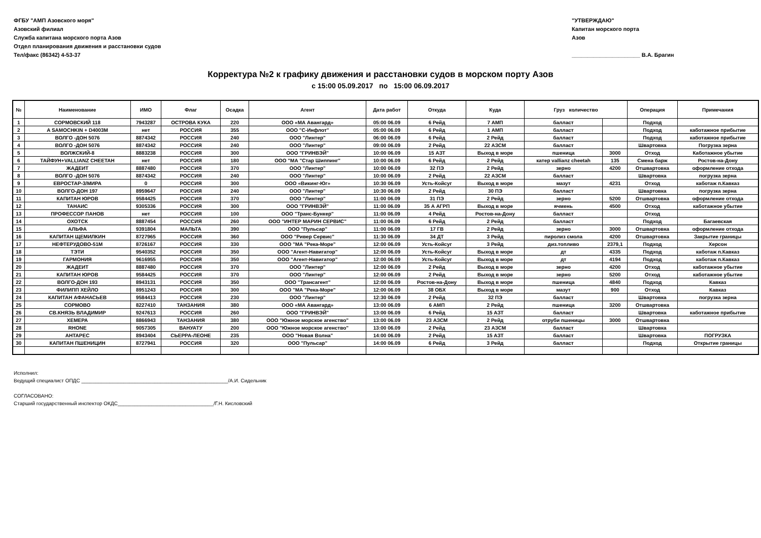ФГБУ "АМП Азовского моря"
Азовский филиал
Служба капитана морского порта Азов
Отдел планирования движения и расстановки судов
Тел/факс (86342) 4-53-37
"УТВЕРЖДАЮ"
Капитан морского порта
Азов
______________________ В.А. Брагин
Корректура №2 к графику движения и расстановки судов в морском порту Азов
с 15:00 05.09.2017 по 15:00 06.09.2017
| № | Наименование | ИМО | Флаг | Осадка | Агент | Дата работ | Откуда | Куда | Груз количество | | Операция | Примечания |
| --- | --- | --- | --- | --- | --- | --- | --- | --- | --- | --- | --- | --- |
| 1 | СОРМОВСКИЙ 118 | 7943287 | ОСТРОВА КУКА | 220 | ООО «МА Авангард» | 05:00 06.09 | 6 Рейд | 7 АМП | балласт | | Подход | |
| 2 | A SAMOCHKIN + D4003M | нет | РОССИЯ | 355 | ООО "С-Инфлот" | 05:00 06.09 | 6 Рейд | 1 АМП | балласт | | Подход | каботажное прибытие |
| 3 | ВОЛГО -ДОН 5076 | 8874342 | РОССИЯ | 240 | ООО "Линтер" | 06:00 06.09 | 6 Рейд | 2 Рейд | балласт | | Подход | каботажное прибытие |
| 4 | ВОЛГО -ДОН 5076 | 8874342 | РОССИЯ | 240 | ООО "Линтер" | 09:00 06.09 | 2 Рейд | 22 АЗСМ | балласт | | Швартовка | Погрузка зерна |
| 5 | ВОЛЖСКИЙ-8 | 8883238 | РОССИЯ | 300 | ООО "ГРИНВЭЙ" | 10:00 06.09 | 15 АЗТ | Выход в море | пшеница | 3000 | Отход | Каботажное убытие |
| 6 | ТАЙФУН+VALLIANZ CHEETAH | нет | РОССИЯ | 180 | ООО "МА "Стар Шиппинг" | 10:00 06.09 | 6 Рейд | 2 Рейд | катер vallianz cheetah | 135 | Смена барж | Ростов-на-Дону |
| 7 | ЖАДЕИТ | 8887480 | РОССИЯ | 370 | ООО "Линтер" | 10:00 06.09 | 32 ПЭ | 2 Рейд | зерно | 4200 | Отшвартовка | оформление отхода |
| 8 | ВОЛГО -ДОН 5076 | 8874342 | РОССИЯ | 240 | ООО "Линтер" | 10:00 06.09 | 2 Рейд | 22 АЗСМ | балласт | | Швартовка | погрузка зерна |
| 9 | ЕВРОСТАР-3/МИРА | 0 | РОССИЯ | 300 | ООО «Викинг-Юг» | 10:30 06.09 | Усть-Койсуг | Выход в море | мазут | 4231 | Отход | каботаж п.Кавказ |
| 10 | ВОЛГО-ДОН 197 | 8959647 | РОССИЯ | 240 | ООО "Линтер" | 10:30 06.09 | 2 Рейд | 30 ПЭ | балласт | | Швартовка | погрузка зерна |
| 11 | КАПИТАН ЮРОВ | 9584425 | РОССИЯ | 370 | ООО "Линтер" | 11:00 06.09 | 31 ПЭ | 2 Рейд | зерно | 5200 | Отшвартовка | оформление отхода |
| 12 | ТАНАИС | 9305336 | РОССИЯ | 300 | ООО "ГРИНВЭЙ" | 11:00 06.09 | 35 А АГРП | Выход в море | ячмень | 4500 | Отход | каботажное убытие |
| 13 | ПРОФЕССОР ПАНОВ | нет | РОССИЯ | 100 | ООО "Транс-Бункер" | 11:00 06.09 | 4 Рейд | Ростов-на-Дону | балласт | | Отход | |
| 14 | ОХОТСК | 8887454 | РОССИЯ | 260 | ООО "ИНТЕР МАРИН СЕРВИС" | 11:00 06.09 | 6 Рейд | 2 Рейд | балласт | | Подход | Багаевская |
| 15 | АЛЬФА | 9391804 | МАЛЬТА | 390 | ООО "Пульсар" | 11:00 06.09 | 17 ГВ | 2 Рейд | зерно | 3000 | Отшвартовка | оформление отхода |
| 16 | КАПИТАН ЩЕМИЛКИН | 8727965 | РОССИЯ | 360 | ООО "Ривер Сервис" | 11:30 06.09 | 34 ДТ | 3 Рейд | пиролиз смола | 4200 | Отшвартовка | Закрытие границы |
| 17 | НЕФТЕРУДОВО-51М | 8726167 | РОССИЯ | 330 | ООО "МА "Река-Море" | 12:00 06.09 | Усть-Койсуг | 3 Рейд | диз.топливо | 2379,1 | Подход | Херсон |
| 18 | ТЭТИ | 9540352 | РОССИЯ | 350 | ООО "Агент-Навигатор" | 12:00 06.09 | Усть-Койсуг | Выход в море | дт | 4335 | Подход | каботаж п.Кавказ |
| 19 | ГАРМОНИЯ | 9616955 | РОССИЯ | 350 | ООО "Агент-Навигатор" | 12:00 06.09 | Усть-Койсуг | Выход в море | дт | 4194 | Подход | каботаж п.Кавказ |
| 20 | ЖАДЕИТ | 8887480 | РОССИЯ | 370 | ООО "Линтер" | 12:00 06.09 | 2 Рейд | Выход в море | зерно | 4200 | Отход | каботажное убытие |
| 21 | КАПИТАН ЮРОВ | 9584425 | РОССИЯ | 370 | ООО "Линтер" | 12:00 06.09 | 2 Рейд | Выход в море | зерно | 5200 | Отход | каботажное убытие |
| 22 | ВОЛГО-ДОН 193 | 8943131 | РОССИЯ | 350 | ООО "Трансагент" | 12:00 06.09 | Ростов-на-Дону | Выход в море | пшеница | 4840 | Подход | Кавказ |
| 23 | ФИЛИПП ХЕЙЛО | 8951243 | РОССИЯ | 300 | ООО "МА "Река-Море" | 12:00 06.09 | 38 ОБХ | Выход в море | мазут | 900 | Отход | Кавказ |
| 24 | КАПИТАН АФАНАСЬЕВ | 9584413 | РОССИЯ | 230 | ООО "Линтер" | 12:30 06.09 | 2 Рейд | 32 ПЭ | балласт | | Швартовка | погрузка зерна |
| 25 | СОРМОВО | 8227410 | ТАНЗАНИЯ | 380 | ООО «МА Авангард» | 13:00 06.09 | 6 АМП | 2 Рейд | пшеница | 3200 | Отшвартовка | |
| 26 | СВ.КНЯЗЬ ВЛАДИМИР | 9247613 | РОССИЯ | 260 | ООО "ГРИНВЭЙ" | 13:00 06.09 | 6 Рейд | 15 АЗТ | балласт | | Швартовка | каботажное прибытие |
| 27 | ХЕМЕРА | 8866943 | ТАНЗАНИЯ | 380 | ООО "Южное морское агенство" | 13:00 06.09 | 23 АЗСМ | 2 Рейд | отруби пшеницы | 3000 | Отшвартовка | |
| 28 | RHONE | 9057305 | ВАНУАТУ | 200 | ООО "Южное морское агенство" | 13:00 06.09 | 2 Рейд | 23 АЗСМ | балласт | | Швартовка | |
| 29 | АНТАРЕС | 8943404 | СЬЕРРА-ЛЕОНЕ | 235 | ООО "Новая Волна" | 14:00 06.09 | 2 Рейд | 15 АЗТ | балласт | | Швартовка | ПОГРУЗКА |
| 30 | КАПИТАН ПШЕНИЦИН | 8727941 | РОССИЯ | 320 | ООО "Пульсар" | 14:00 06.09 | 6 Рейд | 3 Рейд | балласт | | Подход | Открытие границы |
Исполнил:
Ведущий специалист ОПДС ____________________________________________________/А.И. Сидельник
СОГЛАСОВАНО:
Старший государственный инспектор ОКДС__________________________________/Г.Н. Кисловский